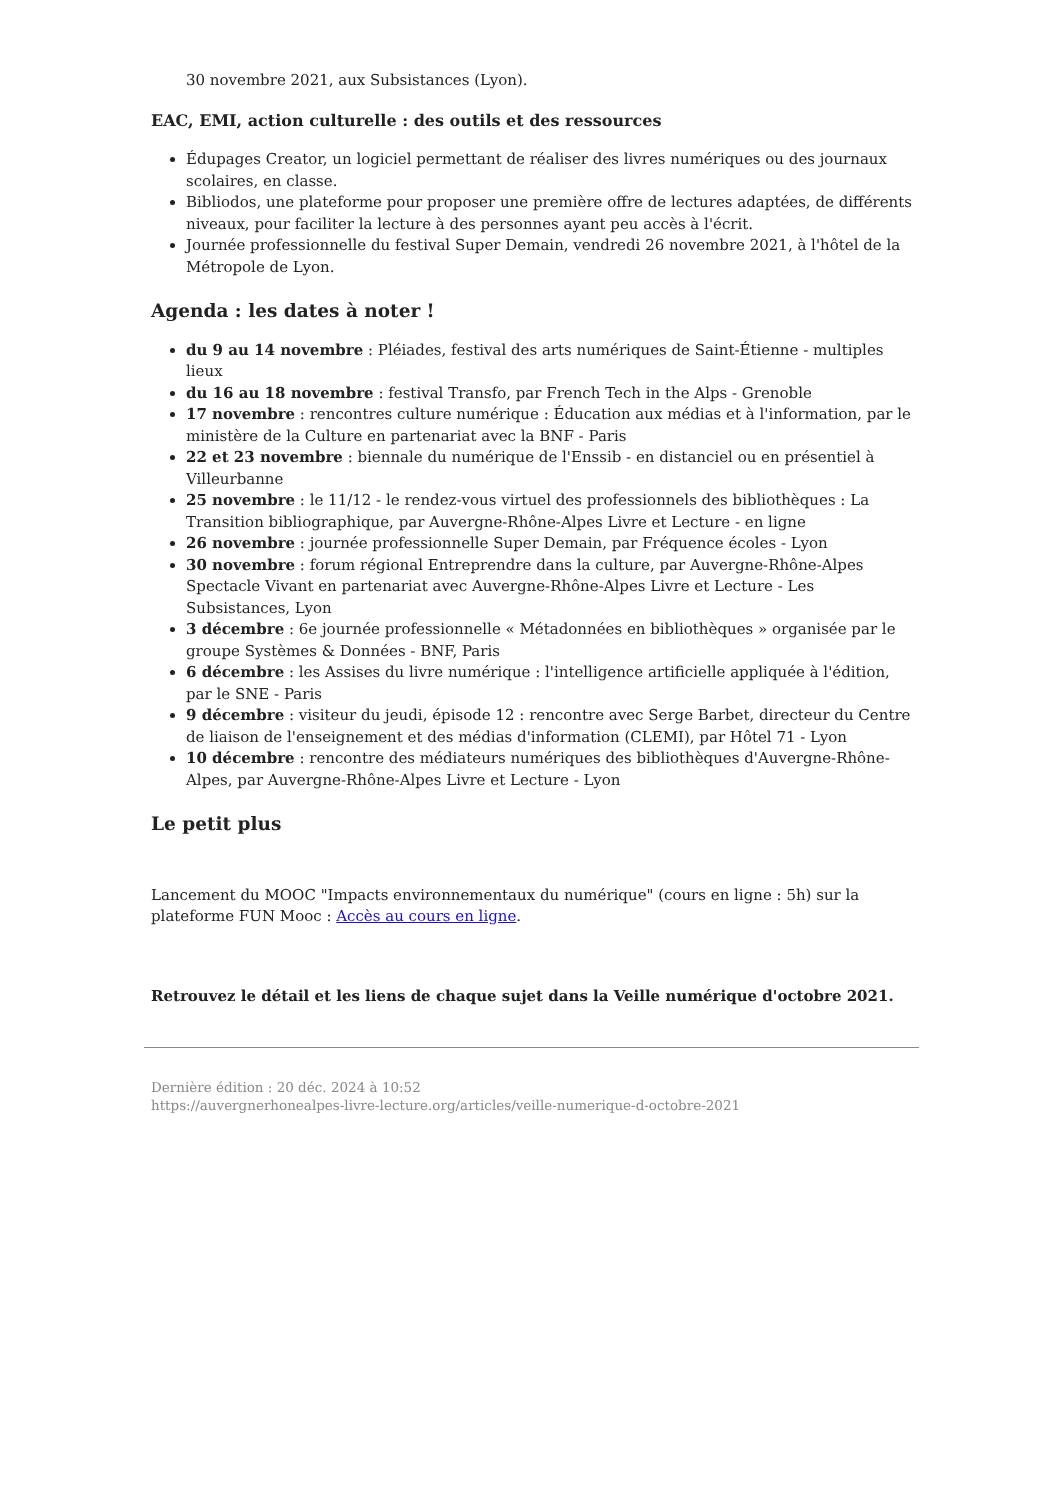30 novembre 2021, aux Subsistances (Lyon).
EAC, EMI, action culturelle : des outils et des ressources
Édupages Creator, un logiciel permettant de réaliser des livres numériques ou des journaux scolaires, en classe.
Bibliodos, une plateforme pour proposer une première offre de lectures adaptées, de différents niveaux, pour faciliter la lecture à des personnes ayant peu accès à l'écrit.
Journée professionnelle du festival Super Demain, vendredi 26 novembre 2021, à l'hôtel de la Métropole de Lyon.
Agenda : les dates à noter !
du 9 au 14 novembre : Pléiades, festival des arts numériques de Saint-Étienne - multiples lieux
du 16 au 18 novembre : festival Transfo, par French Tech in the Alps - Grenoble
17 novembre : rencontres culture numérique : Éducation aux médias et à l'information, par le ministère de la Culture en partenariat avec la BNF - Paris
22 et 23 novembre : biennale du numérique de l'Enssib - en distanciel ou en présentiel à Villeurbanne
25 novembre : le 11/12 - le rendez-vous virtuel des professionnels des bibliothèques : La Transition bibliographique, par Auvergne-Rhône-Alpes Livre et Lecture - en ligne
26 novembre : journée professionnelle Super Demain, par Fréquence écoles - Lyon
30 novembre : forum régional Entreprendre dans la culture, par Auvergne-Rhône-Alpes Spectacle Vivant en partenariat avec Auvergne-Rhône-Alpes Livre et Lecture - Les Subsistances, Lyon
3 décembre : 6e journée professionnelle « Métadonnées en bibliothèques » organisée par le groupe Systèmes & Données - BNF, Paris
6 décembre : les Assises du livre numérique : l'intelligence artificielle appliquée à l'édition, par le SNE - Paris
9 décembre : visiteur du jeudi, épisode 12 : rencontre avec Serge Barbet, directeur du Centre de liaison de l'enseignement et des médias d'information (CLEMI), par Hôtel 71 - Lyon
10 décembre : rencontre des médiateurs numériques des bibliothèques d'Auvergne-Rhône-Alpes, par Auvergne-Rhône-Alpes Livre et Lecture - Lyon
Le petit plus
Lancement du MOOC "Impacts environnementaux du numérique" (cours en ligne : 5h) sur la plateforme FUN Mooc : Accès au cours en ligne.
Retrouvez le détail et les liens de chaque sujet dans la Veille numérique d'octobre 2021.
Dernière édition : 20 déc. 2024 à 10:52
https://auvergnerhonealpes-livre-lecture.org/articles/veille-numerique-d-octobre-2021